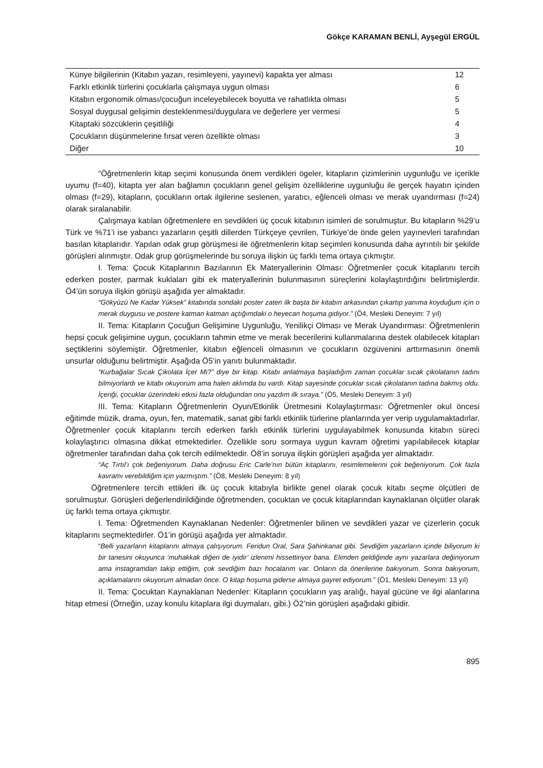Gökçe KARAMAN BENLİ, Ayşegül ERGÜL
| Künye bilgilerinin (Kitabın yazarı, resimleyeni, yayınevi) kapakta yer alması | 12 |
| Farklı etkinlik türlerini çocuklarla çalışmaya uygun olması | 6 |
| Kitabın ergonomik olması/çocuğun inceleyebilecek boyutta ve rahatlıkta olması | 5 |
| Sosyal duygusal gelişimin desteklenmesi/duygulara ve değerlere yer vermesi | 5 |
| Kitaptaki sözcüklerin çeşitliliği | 4 |
| Çocukların düşünmelerine fırsat veren özellikte olması | 3 |
| Diğer | 10 |
“Öğretmenlerin kitap seçimi konusunda önem verdikleri ögeler, kitapların çizimlerinin uygunluğu ve içerikle uyumu (f=40), kitapta yer alan bağlamın çocukların genel gelişim özelliklerine uygunluğu ile gerçek hayatın içinden olması (f=29), kitapların, çocukların ortak ilgilerine seslenen, yaratıcı, eğlenceli olması ve merak uyandırması (f=24) olarak sıralanabilir.
Çalışmaya katılan öğretmenlere en sevdikleri üç çocuk kitabının isimleri de sorulmuştur. Bu kitapların %29’u Türk ve %71’i ise yabancı yazarların çeşitli dillerden Türkçeye çevrilen, Türkiye’de önde gelen yayınevleri tarafından basılan kitaplarıdır. Yapılan odak grup görüşmesi ile öğretmenlerin kitap seçimleri konusunda daha ayrıntılı bir şekilde görüşleri alınmıştır. Odak grup görüşmelerinde bu soruya ilişkin üç farklı tema ortaya çıkmıştır.
I. Tema: Çocuk Kitaplarının Bazılarının Ek Materyallerinin Olması: Öğretmenler çocuk kitaplarını tercih ederken poster, parmak kuklaları gibi ek materyallerinin bulunmasının süreçlerini kolaylaştırdığını belirtmişlerdir. Ö4’ün soruya ilişkin görüşü aşağıda yer almaktadır.
“Gökyüzü Ne Kadar Yüksek” kitabında sondaki poster zaten ilk başta bir kitabın arkasından çıkartıp yanıma koyduğum için o merak duygusu ve postere katman katman açtığımdaki o heyecan hoşuma gidiyor.” (Ö4, Mesleki Deneyim: 7 yıl)
II. Tema: Kitapların Çocuğun Gelişimine Uygunluğu, Yenilikçi Olması ve Merak Uyandırması: Öğretmenlerin hepsi çocuk gelişimine uygun, çocukların tahmin etme ve merak becerilerini kullanmalarına destek olabilecek kitapları seçtiklerini söylemiştir. Öğretmenler, kitabın eğlenceli olmasının ve çocukların özgüvenini arttırmasının önemli unsurlar olduğunu belirtmiştir. Aşağıda Ö5’in yanıtı bulunmaktadır.
“Kurbağalar Sıcak Çikolata İçer Mi?” diye bir kitap. Kitabı anlatmaya başladığım zaman çocuklar sıcak çikolatanın tadını bilmiyorlardı ve kitabı okuyorum ama halen aklımda bu vardı. Kitap sayesinde çocuklar sıcak çikolatanın tadına bakmış oldu. İçeriği, çocuklar üzerindeki etkisi fazla olduğundan onu yazdım ilk sıraya.” (Ö5, Mesleki Deneyim: 3 yıl)
III. Tema: Kitapların Öğretmenlerin Oyun/Etkinlik Üretmesini Kolaylaştırması: Öğretmenler okul öncesi eğitimde müzik, drama, oyun, fen, matematik, sanat gibi farklı etkinlik türlerine planlarında yer verip uygulamaktadırlar. Öğretmenler çocuk kitaplarını tercih ederken farklı etkinlik türlerini uygulayabilmek konusunda kitabın süreci kolaylaştırıcı olmasına dikkat etmektedirler. Özellikle soru sormaya uygun kavram öğretimi yapılabilecek kitaplar öğretmenler tarafından daha çok tercih edilmektedir. Ö8’in soruya ilişkin görüşleri aşağıda yer almaktadır.
“Aç Tırtıl’ı çok beğeniyorum. Daha doğrusu Eric Carle’nın bütün kitaplarını, resimlemelerini çok beğeniyorum. Çok fazla kavramı verebildiğim için yazmıştım.” (Ö8, Mesleki Deneyim: 8 yıl)
Öğretmenlere tercih ettikleri ilk üç çocuk kitabıyla birlikte genel olarak çocuk kitabı seçme ölçütleri de sorulmuştur. Görüşleri değerlendirildiğinde öğretmenden, çocuktan ve çocuk kitaplarından kaynaklanan ölçütler olarak üç farklı tema ortaya çıkmıştır.
I. Tema: Öğretmenden Kaynaklanan Nedenler: Öğretmenler bilinen ve sevdikleri yazar ve çizerlerin çocuk kitaplarını seçmektedirler. Ö1’in görüşü aşağıda yer almaktadır.
“Belli yazarların kitaplarını almaya çalışıyorum. Feridun Oral, Sara Şahinkanat gibi. Sevdiğim yazarların içinde biliyorum ki bir tanesini okuyunca ‘muhakkak diğeri de iyidir’ izlenimi hissettiriyor bana. Elimden geldiğinde aynı yazarlara değiniyorum ama instagramdan takip ettiğim, çok sevdiğim bazı hocalarım var. Onların da önerilerine bakıyorum. Sonra bakıyorum, açıklamalarını okuyorum almadan önce. O kitap hoşuma giderse almaya gayret ediyorum.” (Ö1, Mesleki Deneyim: 13 yıl)
II. Tema: Çocuktan Kaynaklanan Nedenler: Kitapların çocukların yaş aralığı, hayal gücüne ve ilgi alanlarına hitap etmesi (Örneğin, uzay konulu kitaplara ilgi duymaları, gibi.) Ö2’nin görüşleri aşağıdaki gibidir.
895